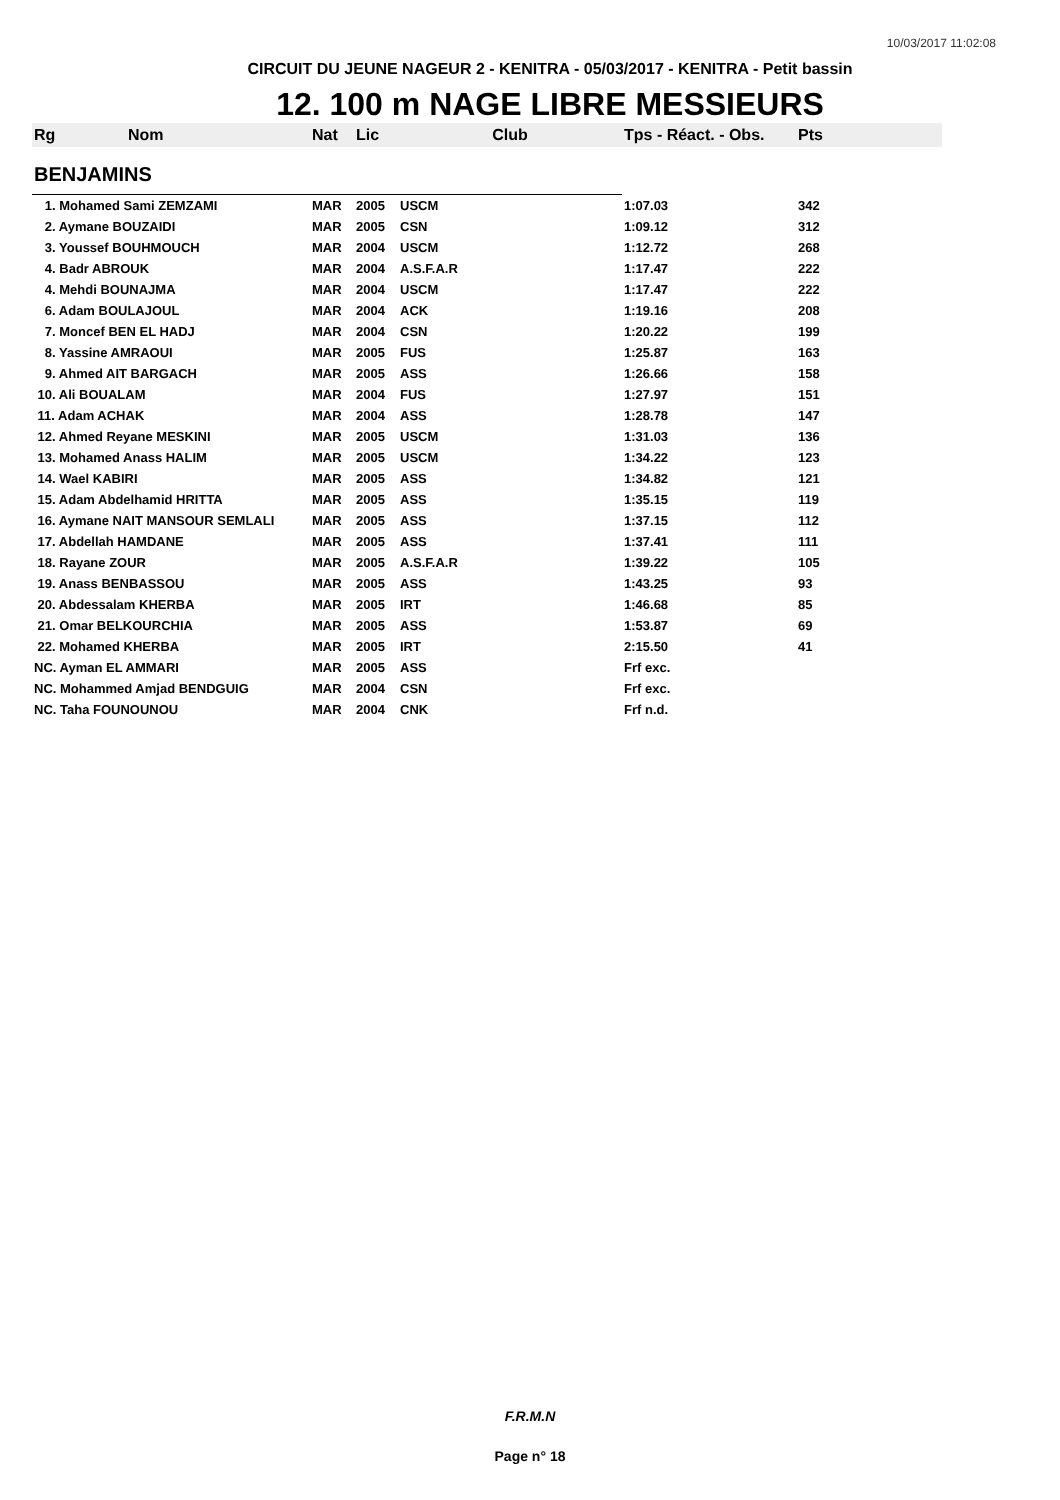10/03/2017 11:02:08
CIRCUIT DU JEUNE NAGEUR 2 - KENITRA - 05/03/2017 - KENITRA - Petit bassin
12. 100 m NAGE LIBRE MESSIEURS
| Rg | Nom | Nat | Lic | Club | Tps - Réact. - Obs. | Pts |
| --- | --- | --- | --- | --- | --- | --- |
| BENJAMINS | | | | | | |
| 1. Mohamed Sami ZEMZAMI | | MAR | 2005 | USCM | 1:07.03 | 342 |
| 2. Aymane BOUZAIDI | | MAR | 2005 | CSN | 1:09.12 | 312 |
| 3. Youssef BOUHMOUCH | | MAR | 2004 | USCM | 1:12.72 | 268 |
| 4. Badr ABROUK | | MAR | 2004 | A.S.F.A.R | 1:17.47 | 222 |
| 4. Mehdi BOUNAJMA | | MAR | 2004 | USCM | 1:17.47 | 222 |
| 6. Adam BOULAJOUL | | MAR | 2004 | ACK | 1:19.16 | 208 |
| 7. Moncef BEN EL HADJ | | MAR | 2004 | CSN | 1:20.22 | 199 |
| 8. Yassine AMRAOUI | | MAR | 2005 | FUS | 1:25.87 | 163 |
| 9. Ahmed AIT BARGACH | | MAR | 2005 | ASS | 1:26.66 | 158 |
| 10. Ali BOUALAM | | MAR | 2004 | FUS | 1:27.97 | 151 |
| 11. Adam ACHAK | | MAR | 2004 | ASS | 1:28.78 | 147 |
| 12. Ahmed Reyane MESKINI | | MAR | 2005 | USCM | 1:31.03 | 136 |
| 13. Mohamed Anass HALIM | | MAR | 2005 | USCM | 1:34.22 | 123 |
| 14. Wael KABIRI | | MAR | 2005 | ASS | 1:34.82 | 121 |
| 15. Adam Abdelhamid HRITTA | | MAR | 2005 | ASS | 1:35.15 | 119 |
| 16. Aymane NAIT MANSOUR SEMLALI | | MAR | 2005 | ASS | 1:37.15 | 112 |
| 17. Abdellah HAMDANE | | MAR | 2005 | ASS | 1:37.41 | 111 |
| 18. Rayane ZOUR | | MAR | 2005 | A.S.F.A.R | 1:39.22 | 105 |
| 19. Anass BENBASSOU | | MAR | 2005 | ASS | 1:43.25 | 93 |
| 20. Abdessalam KHERBA | | MAR | 2005 | IRT | 1:46.68 | 85 |
| 21. Omar BELKOURCHIA | | MAR | 2005 | ASS | 1:53.87 | 69 |
| 22. Mohamed KHERBA | | MAR | 2005 | IRT | 2:15.50 | 41 |
| NC. Ayman EL AMMARI | | MAR | 2005 | ASS | Frf exc. | |
| NC. Mohammed Amjad BENDGUIG | | MAR | 2004 | CSN | Frf exc. | |
| NC. Taha FOUNOUNOU | | MAR | 2004 | CNK | Frf n.d. | |
F.R.M.N
Page n° 18